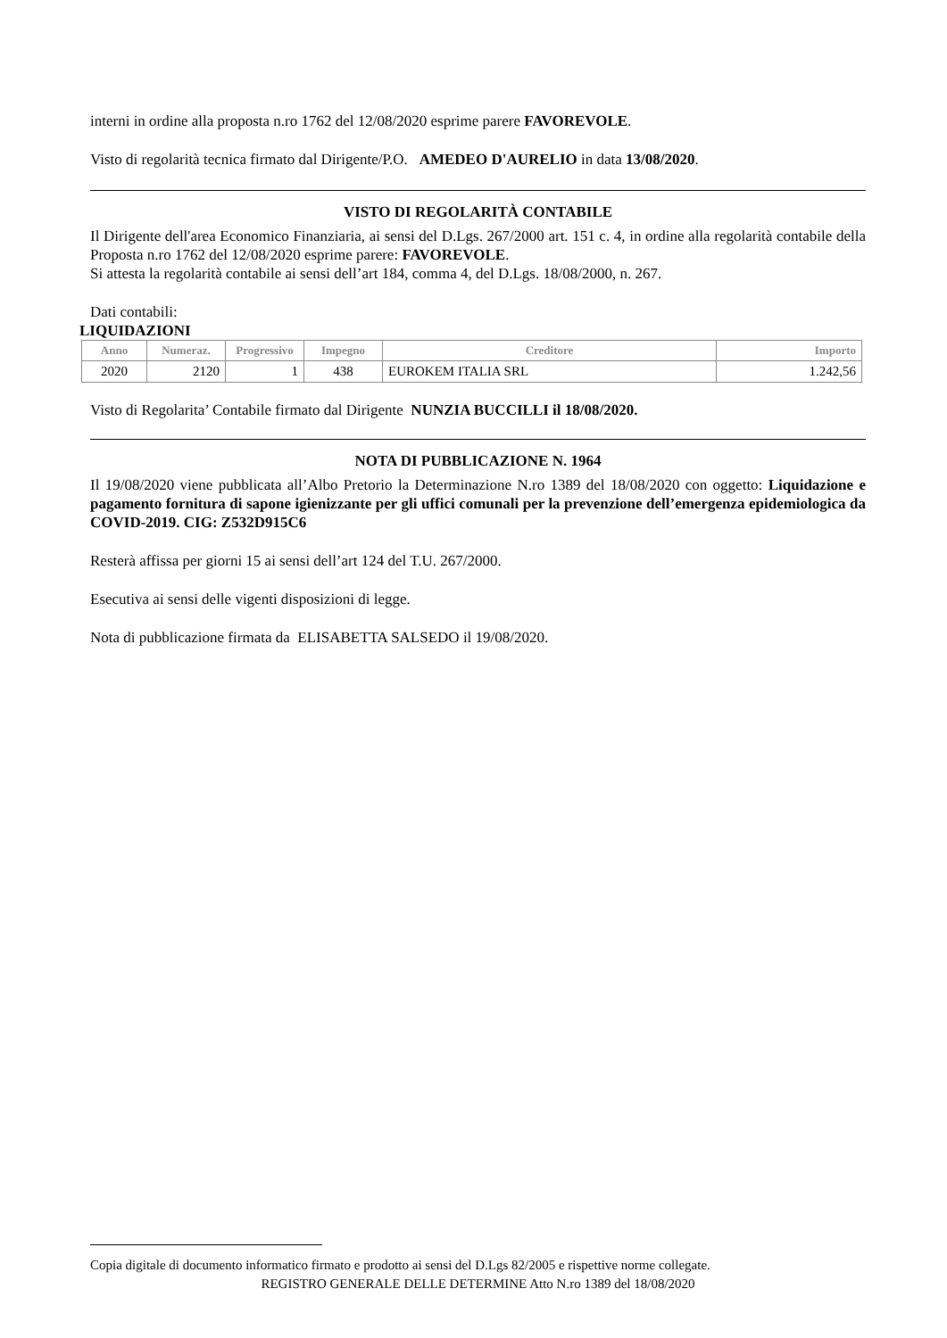interni in ordine alla proposta n.ro 1762 del 12/08/2020 esprime parere FAVOREVOLE.
Visto di regolarità tecnica firmato dal Dirigente/P.O. AMEDEO D'AURELIO in data 13/08/2020.
VISTO DI REGOLARITÀ CONTABILE
Il Dirigente dell'area Economico Finanziaria, ai sensi del D.Lgs. 267/2000 art. 151 c. 4, in ordine alla regolarità contabile della Proposta n.ro 1762 del 12/08/2020 esprime parere: FAVOREVOLE.
Si attesta la regolarità contabile ai sensi dell’art 184, comma 4, del D.Lgs. 18/08/2000, n. 267.
Dati contabili:
LIQUIDAZIONI
| Anno | Numeraz. | Progressivo | Impegno | Creditore | Importo |
| --- | --- | --- | --- | --- | --- |
| 2020 | 2120 | 1 | 438 | EUROKEM ITALIA SRL | 1.242,56 |
Visto di Regolarita’ Contabile firmato dal Dirigente NUNZIA BUCCILLI il 18/08/2020.
NOTA DI PUBBLICAZIONE N. 1964
Il 19/08/2020 viene pubblicata all’Albo Pretorio la Determinazione N.ro 1389 del 18/08/2020 con oggetto: Liquidazione e pagamento fornitura di sapone igienizzante per gli uffici comunali per la prevenzione dell’emergenza epidemiologica da COVID-2019. CIG: Z532D915C6
Resterà affissa per giorni 15 ai sensi dell’art 124 del T.U. 267/2000.
Esecutiva ai sensi delle vigenti disposizioni di legge.
Nota di pubblicazione firmata da ELISABETTA SALSEDO il 19/08/2020.
Copia digitale di documento informatico firmato e prodotto ai sensi del D.Lgs 82/2005 e rispettive norme collegate.
REGISTRO GENERALE DELLE DETERMINE Atto N.ro 1389 del 18/08/2020